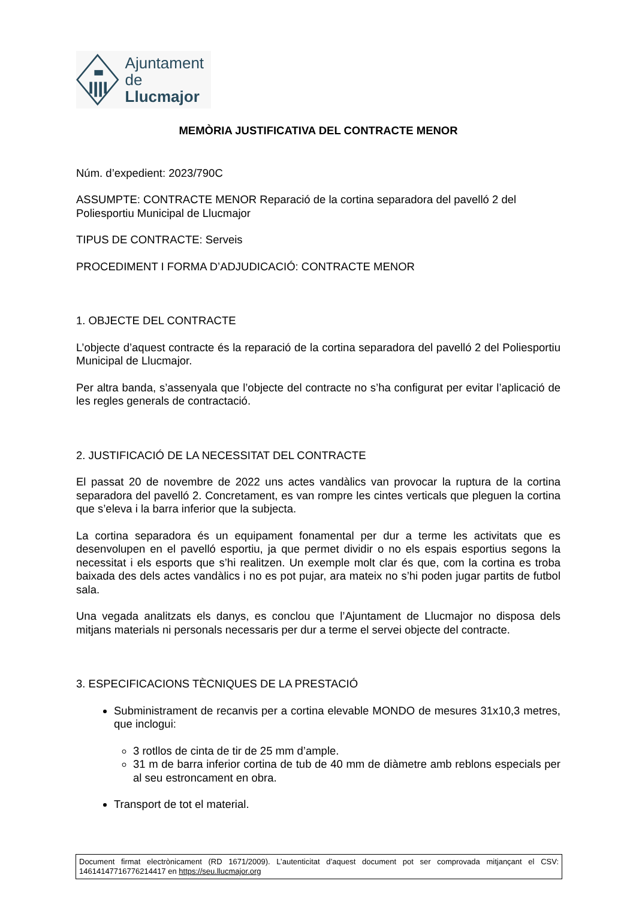Ajuntament
de Llucmajor
MEMÒRIA JUSTIFICATIVA DEL CONTRACTE MENOR
Núm. d’expedient: 2023/790C
ASSUMPTE: CONTRACTE MENOR Reparació de la cortina separadora del pavelló 2 del Poliesportiu Municipal de Llucmajor
TIPUS DE CONTRACTE: Serveis
PROCEDIMENT I FORMA D’ADJUDICACIÓ: CONTRACTE MENOR
1. OBJECTE DEL CONTRACTE
L’objecte d’aquest contracte és la reparació de la cortina separadora del pavelló 2 del Poliesportiu Municipal de Llucmajor.
Per altra banda, s’assenyala que l’objecte del contracte no s’ha configurat per evitar l’aplicació de les regles generals de contractació.
2. JUSTIFICACIÓ DE LA NECESSITAT DEL CONTRACTE
El passat 20 de novembre de 2022 uns actes vandàlics van provocar la ruptura de la cortina separadora del pavelló 2. Concretament, es van rompre les cintes verticals que pleguen la cortina que s’eleva i la barra inferior que la subjecta.
La cortina separadora és un equipament fonamental per dur a terme les activitats que es desenvolupen en el pavelló esportiu, ja que permet dividir o no els espais esportius segons la necessitat i els esports que s’hi realitzen. Un exemple molt clar és que, com la cortina es troba baixada des dels actes vandàlics i no es pot pujar, ara mateix no s’hi poden jugar partits de futbol sala.
Una vegada analitzats els danys, es conclou que l’Ajuntament de Llucmajor no disposa dels mitjans materials ni personals necessaris per dur a terme el servei objecte del contracte.
3. ESPECIFICACIONS TÈCNIQUES DE LA PRESTACIÓ
Subministrament de recanvis per a cortina elevable MONDO de mesures 31x10,3 metres, que inclogui:
3 rotllos de cinta de tir de 25 mm d’ample.
31 m de barra inferior cortina de tub de 40 mm de diàmetre amb reblons especials per al seu estroncament en obra.
Transport de tot el material.
Document firmat electrònicament (RD 1671/2009). L’autenticitat d’aquest document pot ser comprovada mitjançant el CSV: 14614147716776214417 en https://seu.llucmajor.org